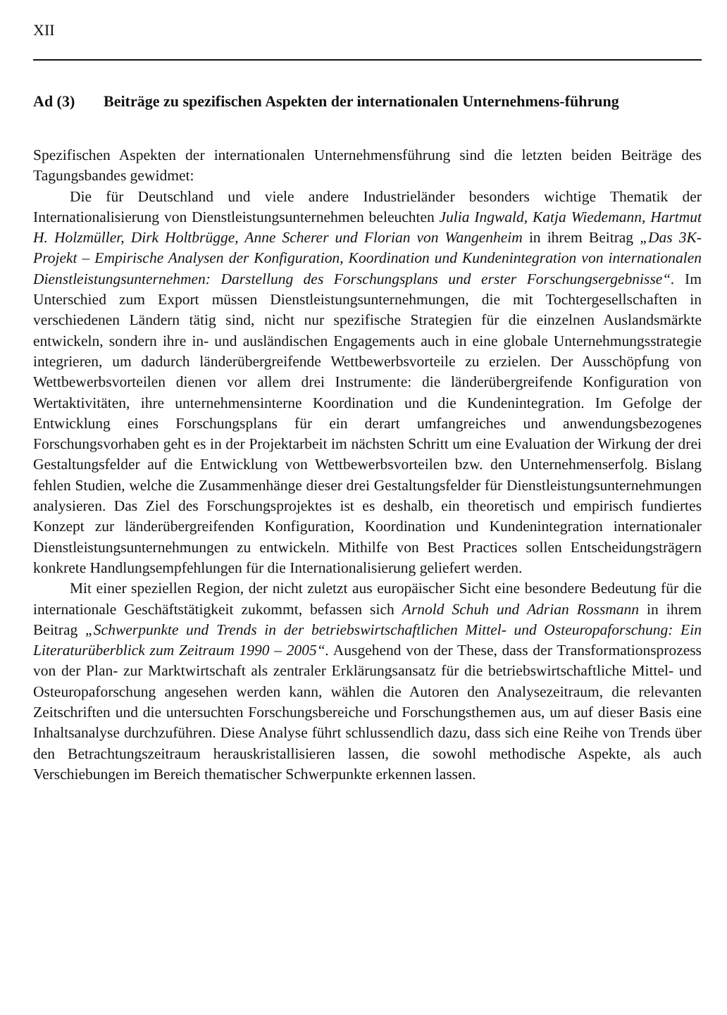XII
Ad (3) Beiträge zu spezifischen Aspekten der internationalen Unternehmens-führung
Spezifischen Aspekten der internationalen Unternehmensführung sind die letzten beiden Beiträge des Tagungsbandes gewidmet:
Die für Deutschland und viele andere Industrieländer besonders wichtige Thematik der Internationalisierung von Dienstleistungsunternehmen beleuchten Julia Ingwald, Katja Wiedemann, Hartmut H. Holzmüller, Dirk Holtbrügge, Anne Scherer und Florian von Wangenheim in ihrem Beitrag „Das 3K-Projekt – Empirische Analysen der Konfiguration, Koordination und Kundenintegration von internationalen Dienstleistungsunternehmen: Darstellung des Forschungsplans und erster Forschungsergebnisse“. Im Unterschied zum Export müssen Dienstleistungsunternehmungen, die mit Tochtergesellschaften in verschiedenen Ländern tätig sind, nicht nur spezifische Strategien für die einzelnen Auslandsmärkte entwickeln, sondern ihre in- und ausländischen Engagements auch in eine globale Unternehmungsstrategie integrieren, um dadurch länderübergreifende Wettbewerbsvorteile zu erzielen. Der Ausschöpfung von Wettbewerbsvorteilen dienen vor allem drei Instrumente: die länderübergreifende Konfiguration von Wertaktivitäten, ihre unternehmensinterne Koordination und die Kundenintegration. Im Gefolge der Entwicklung eines Forschungsplans für ein derart umfangreiches und anwendungsbezogenes Forschungsvorhaben geht es in der Projektarbeit im nächsten Schritt um eine Evaluation der Wirkung der drei Gestaltungsfelder auf die Entwicklung von Wettbewerbsvorteilen bzw. den Unternehmenserfolg. Bislang fehlen Studien, welche die Zusammenhänge dieser drei Gestaltungsfelder für Dienstleistungsunternehmungen analysieren. Das Ziel des Forschungsprojektes ist es deshalb, ein theoretisch und empirisch fundiertes Konzept zur länderübergreifenden Konfiguration, Koordination und Kundenintegration internationaler Dienstleistungsunternehmungen zu entwickeln. Mithilfe von Best Practices sollen Entscheidungsträgern konkrete Handlungsempfehlungen für die Internationalisierung geliefert werden.
Mit einer speziellen Region, der nicht zuletzt aus europäischer Sicht eine besondere Bedeutung für die internationale Geschäftstätigkeit zukommt, befassen sich Arnold Schuh und Adrian Rossmann in ihrem Beitrag „Schwerpunkte und Trends in der betriebswirtschaftlichen Mittel- und Osteuropaforschung: Ein Literaturüberblick zum Zeitraum 1990 – 2005“. Ausgehend von der These, dass der Transformationsprozess von der Plan- zur Marktwirtschaft als zentraler Erklärungsansatz für die betriebswirtschaftliche Mittel- und Osteuropaforschung angesehen werden kann, wählen die Autoren den Analysezeitraum, die relevanten Zeitschriften und die untersuchten Forschungsbereiche und Forschungsthemen aus, um auf dieser Basis eine Inhaltsanalyse durchzuführen. Diese Analyse führt schlussendlich dazu, dass sich eine Reihe von Trends über den Betrachtungszeitraum herauskristallisieren lassen, die sowohl methodische Aspekte, als auch Verschiebungen im Bereich thematischer Schwerpunkte erkennen lassen.